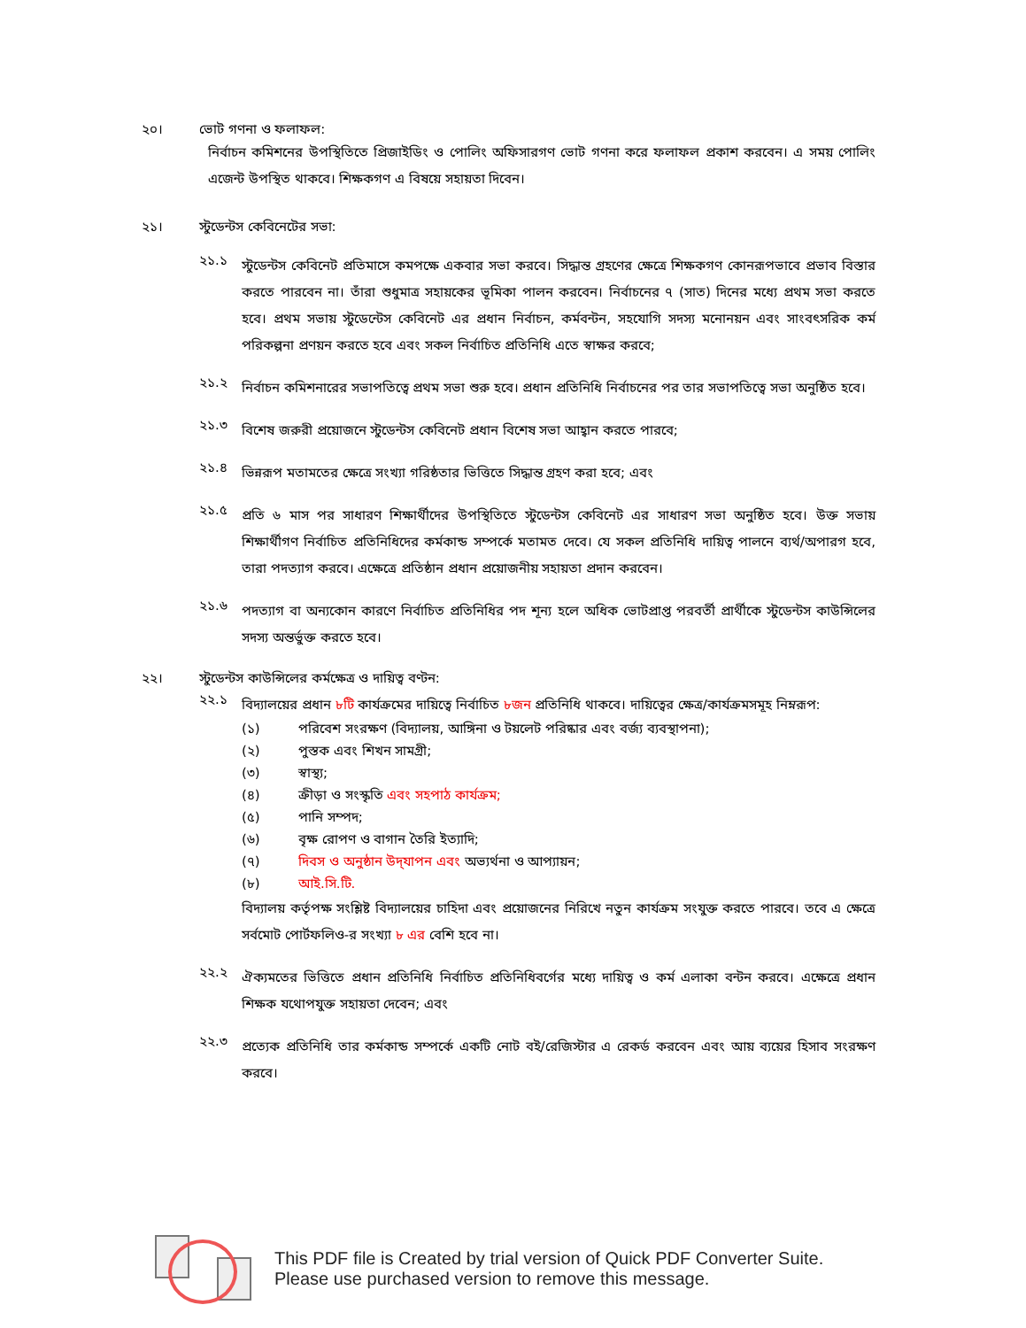২০। ভোট গণনা ও ফলাফল:
নির্বাচন কমিশনের উপস্থিতিতে প্রিজাইডিং ও পোলিং অফিসারগণ ভোট গণনা করে ফলাফল প্রকাশ করবেন। এ সময় পোলিং এজেন্ট উপস্থিত থাকবে। শিক্ষকগণ এ বিষয়ে সহায়তা দিবেন।
২১। স্টুডেন্টস কেবিনেটের সভা:
২১.১
স্টুডেন্টস কেবিনেট প্রতিমাসে কমপক্ষে একবার সভা করবে। সিদ্ধান্ত গ্রহণের ক্ষেত্রে শিক্ষকগণ কোনরূপভাবে প্রভাব বিস্তার করতে পারবেন না। তাঁরা শুধুমাত্র সহায়কের ভূমিকা পালন করবেন। নির্বাচনের ৭ (সাত) দিনের মধ্যে প্রথম সভা করতে হবে। প্রথম সভায় স্টুডেন্টেস কেবিনেট এর প্রধান নির্বাচন, কর্মবন্টন, সহযোগি সদস্য মনোনয়ন এবং সাংবৎসরিক কর্ম পরিকল্পনা প্রণয়ন করতে হবে এবং সকল নির্বাচিত প্রতিনিধি এতে স্বাক্ষর করবে;
২১.২
নির্বাচন কমিশনারের সভাপতিত্বে প্রথম সভা শুরু হবে। প্রধান প্রতিনিধি নির্বাচনের পর তার সভাপতিত্বে সভা অনুষ্ঠিত হবে।
২১.৩
বিশেষ জরুরী প্রয়োজনে স্টুডেন্টস কেবিনেট প্রধান বিশেষ সভা আহ্বান করতে পারবে;
২১.৪
ভিন্নরূপ মতামতের ক্ষেত্রে সংখ্যা গরিষ্ঠতার ভিত্তিতে সিদ্ধান্ত গ্রহণ করা হবে; এবং
২১.৫
প্রতি ৬ মাস পর সাধারণ শিক্ষার্থীদের উপস্থিতিতে স্টুডেন্টস কেবিনেট এর সাধারণ সভা অনুষ্ঠিত হবে। উক্ত সভায় শিক্ষার্থীগণ নির্বাচিত প্রতিনিধিদের কর্মকান্ড সম্পর্কে মতামত দেবে। যে সকল প্রতিনিধি দায়িত্ব পালনে ব্যর্থ/অপারগ হবে, তারা পদত্যাগ করবে। এক্ষেত্রে প্রতিষ্ঠান প্রধান প্রয়োজনীয় সহায়তা প্রদান করবেন।
২১.৬
পদত্যাগ বা অন্যকোন কারণে নির্বাচিত প্রতিনিধির পদ শূন্য হলে অধিক ভোটপ্রাপ্ত পরবর্তী প্রার্থীকে স্টুডেন্টস কাউন্সিলের সদস্য অন্তর্ভুক্ত করতে হবে।
২২। স্টুডেন্টস কাউন্সিলের কর্মক্ষেত্র ও দায়িত্ব বণ্টন:
২২.১
বিদ্যালয়ের প্রধান ৮টি কার্যক্রমের দায়িত্বে নির্বাচিত ৮জন প্রতিনিধি থাকবে। দায়িত্বের ক্ষেত্র/কার্যক্রমসমূহ নিম্নরূপ:
(১) পরিবেশ সংরক্ষণ (বিদ্যালয়, আঙ্গিনা ও টয়লেট পরিষ্কার এবং বর্জ্য ব্যবস্থাপনা);
(২) পুস্তক এবং শিখন সামগ্রী;
(৩) স্বাস্থ্য;
(৪) ক্রীড়া ও সংস্কৃতি এবং সহপাঠ কার্যক্রম;
(৫) পানি সম্পদ;
(৬) বৃক্ষ রোপণ ও বাগান তৈরি ইত্যাদি;
(৭) দিবস ও অনুষ্ঠান উদ্‌যাপন এবং অভ্যর্থনা ও আপ্যায়ন;
(৮) আই.সি.টি.
বিদ্যালয় কর্তৃপক্ষ সংশ্লিষ্ট বিদ্যালয়ের চাহিদা এবং প্রয়োজনের নিরিখে নতুন কার্যক্রম সংযুক্ত করতে পারবে। তবে এ ক্ষেত্রে সর্বমোট পোর্টফলিও-র সংখ্যা ৮ এর বেশি হবে না।
২২.২
ঐক্যমতের ভিত্তিতে প্রধান প্রতিনিধি নির্বাচিত প্রতিনিধিবর্গের মধ্যে দায়িত্ব ও কর্ম এলাকা বন্টন করবে। এক্ষেত্রে প্রধান শিক্ষক যথোপযুক্ত সহায়তা দেবেন; এবং
২২.৩
প্রত্যেক প্রতিনিধি তার কর্মকান্ড সম্পর্কে একটি নোট বই/রেজিস্টার এ রেকর্ড করবেন এবং আয় ব্যয়ের হিসাব সংরক্ষণ করবে।
This PDF file is Created by trial version of Quick PDF Converter Suite.
Please use purchased version to remove this message.